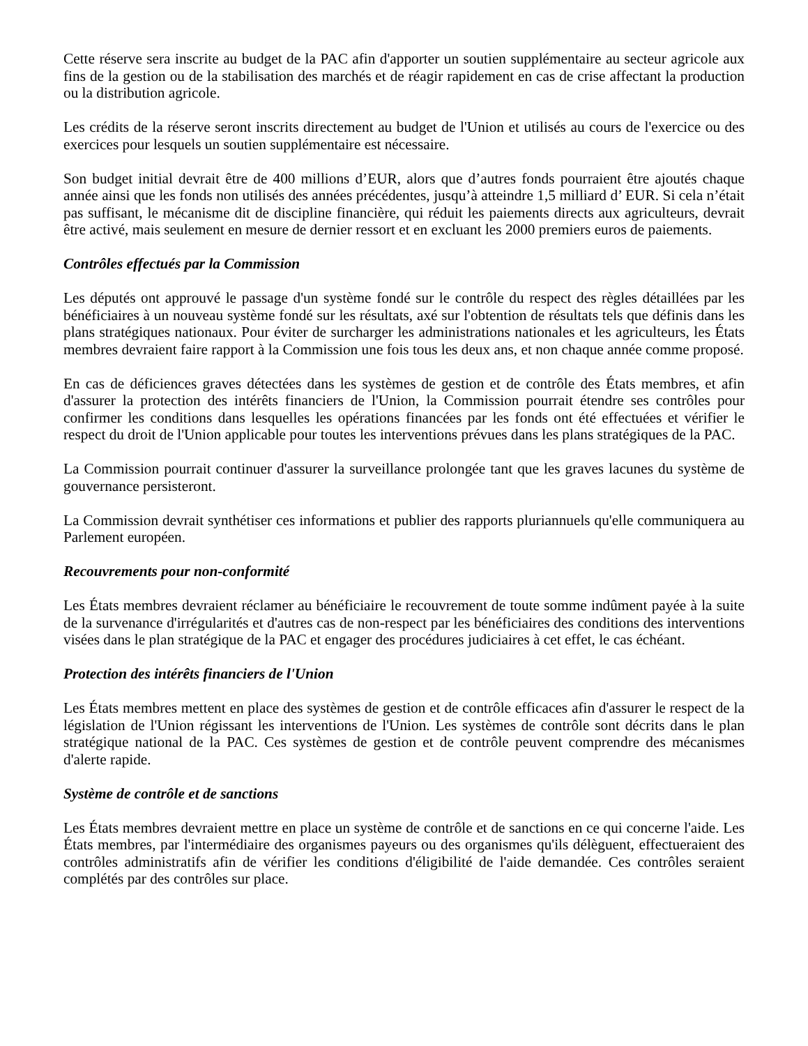Cette réserve sera inscrite au budget de la PAC afin d'apporter un soutien supplémentaire au secteur agricole aux fins de la gestion ou de la stabilisation des marchés et de réagir rapidement en cas de crise affectant la production ou la distribution agricole.
Les crédits de la réserve seront inscrits directement au budget de l'Union et utilisés au cours de l'exercice ou des exercices pour lesquels un soutien supplémentaire est nécessaire.
Son budget initial devrait être de 400 millions d’EUR, alors que d’autres fonds pourraient être ajoutés chaque année ainsi que les fonds non utilisés des années précédentes, jusqu’à atteindre 1,5 milliard d’ EUR. Si cela n’était pas suffisant, le mécanisme dit de discipline financière, qui réduit les paiements directs aux agriculteurs, devrait être activé, mais seulement en mesure de dernier ressort et en excluant les 2000 premiers euros de paiements.
Contrôles effectués par la Commission
Les députés ont approuvé le passage d'un système fondé sur le contrôle du respect des règles détaillées par les bénéficiaires à un nouveau système fondé sur les résultats, axé sur l'obtention de résultats tels que définis dans les plans stratégiques nationaux. Pour éviter de surcharger les administrations nationales et les agriculteurs, les États membres devraient faire rapport à la Commission une fois tous les deux ans, et non chaque année comme proposé.
En cas de déficiences graves détectées dans les systèmes de gestion et de contrôle des États membres, et afin d'assurer la protection des intérêts financiers de l'Union, la Commission pourrait étendre ses contrôles pour confirmer les conditions dans lesquelles les opérations financées par les fonds ont été effectuées et vérifier le respect du droit de l'Union applicable pour toutes les interventions prévues dans les plans stratégiques de la PAC.
La Commission pourrait continuer d'assurer la surveillance prolongée tant que les graves lacunes du système de gouvernance persisteront.
La Commission devrait synthétiser ces informations et publier des rapports pluriannuels qu'elle communiquera au Parlement européen.
Recouvrements pour non-conformité
Les États membres devraient réclamer au bénéficiaire le recouvrement de toute somme indûment payée à la suite de la survenance d'irrégularités et d'autres cas de non-respect par les bénéficiaires des conditions des interventions visées dans le plan stratégique de la PAC et engager des procédures judiciaires à cet effet, le cas échéant.
Protection des intérêts financiers de l'Union
Les États membres mettent en place des systèmes de gestion et de contrôle efficaces afin d'assurer le respect de la législation de l'Union régissant les interventions de l'Union. Les systèmes de contrôle sont décrits dans le plan stratégique national de la PAC. Ces systèmes de gestion et de contrôle peuvent comprendre des mécanismes d'alerte rapide.
Système de contrôle et de sanctions
Les États membres devraient mettre en place un système de contrôle et de sanctions en ce qui concerne l'aide. Les États membres, par l'intermédiaire des organismes payeurs ou des organismes qu'ils délèguent, effectueraient des contrôles administratifs afin de vérifier les conditions d'éligibilité de l'aide demandée. Ces contrôles seraient complétés par des contrôles sur place.